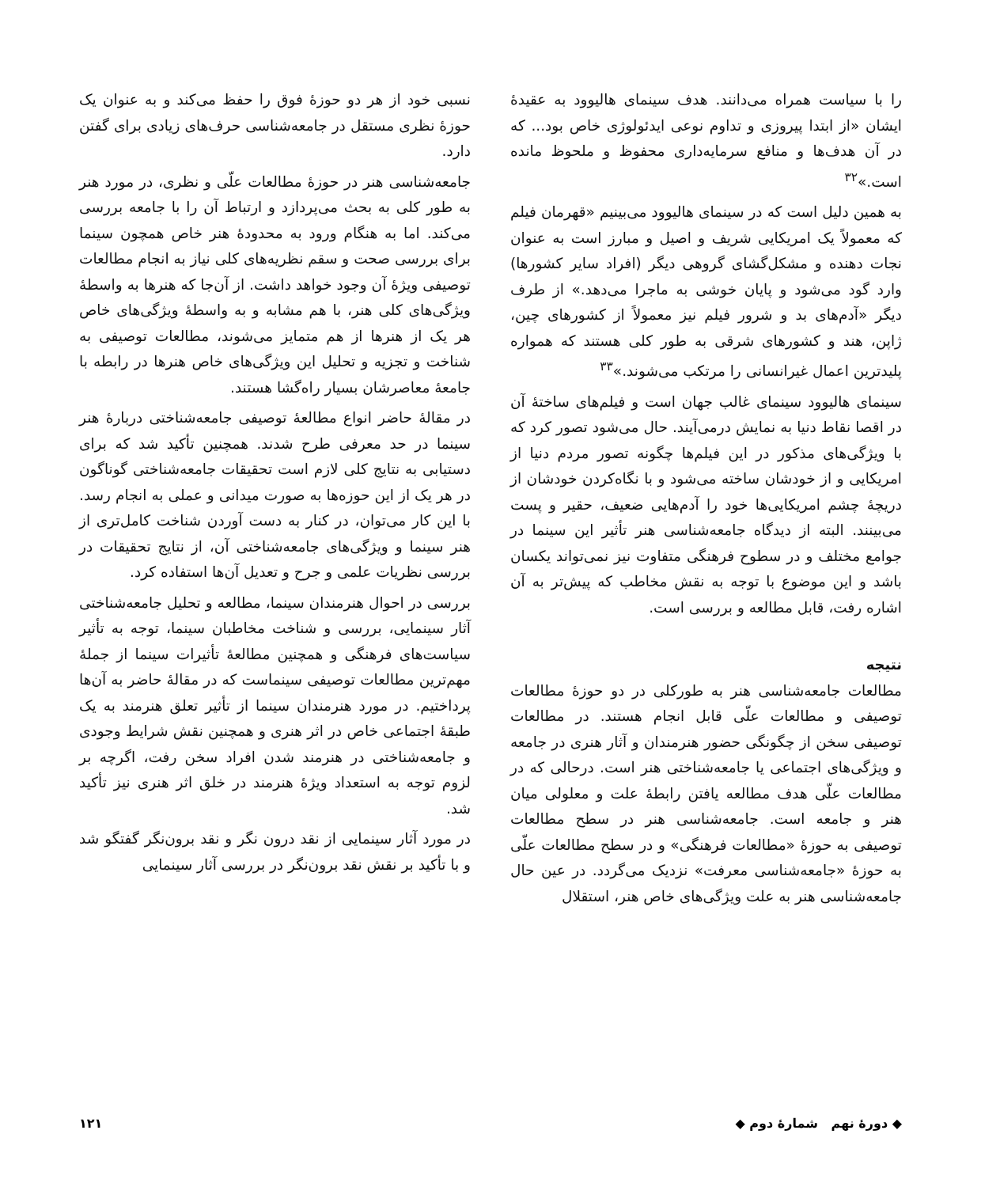را با سیاست همراه می‌دانند. هدف سینمای هالیوود به عقیدهٔ ایشان «از ابتدا پیروزی و تداوم نوعی ایدئولوژی خاص بود... که در آن هدف‌ها و منافع سرمایه‌داری محفوظ و ملحوظ مانده است.»<sup>۳۲</sup>
به همین دلیل است که در سینمای هالیوود می‌بینیم «قهرمان فیلم که معمولاً یک امریکایی شریف و اصیل و مبارز است به عنوان نجات دهنده و مشکل‌گشای گروهی دیگر (افراد سایر کشورها) وارد گود می‌شود و پایان خوشی به ماجرا می‌دهد.» از طرف دیگر «آدم‌های بد و شرور فیلم نیز معمولاً از کشورهای چین، ژاپن، هند و کشورهای شرقی به طور کلی هستند که همواره پلیدترین اعمال غیرانسانی را مرتکب می‌شوند.»<sup>۳۳</sup>
سینمای هالیوود سینمای غالب جهان است و فیلم‌های ساختهٔ آن در اقصا نقاط دنیا به نمایش درمی‌آیند. حال می‌شود تصور کرد که با ویژگی‌های مذکور در این فیلم‌ها چگونه تصور مردم دنیا از امریکایی و از خودشان ساخته می‌شود و با نگاه‌کردن خودشان از دریچهٔ چشم امریکایی‌ها خود را آدم‌هایی ضعیف، حقیر و پست می‌بینند. البته از دیدگاه جامعه‌شناسی هنر تأثیر این سینما در جوامع مختلف و در سطوح فرهنگی متفاوت نیز نمی‌تواند یکسان باشد و این موضوع با توجه به نقش مخاطب که پیش‌تر به آن اشاره رفت، قابل مطالعه و بررسی است.
نتیجه
مطالعات جامعه‌شناسی هنر به طورکلی در دو حوزهٔ مطالعات توصیفی و مطالعات علّی قابل انجام هستند. در مطالعات توصیفی سخن از چگونگی حضور هنرمندان و آثار هنری در جامعه و ویژگی‌های اجتماعی یا جامعه‌شناختی هنر است. درحالی که در مطالعات علّی هدف مطالعه یافتن رابطهٔ علت و معلولی میان هنر و جامعه است. جامعه‌شناسی هنر در سطح مطالعات توصیفی به حوزهٔ «مطالعات فرهنگی» و در سطح مطالعات علّی به حوزهٔ «جامعه‌شناسی معرفت» نزدیک می‌گردد. در عین حال جامعه‌شناسی هنر به علت ویژگی‌های خاص هنر، استقلال
نسبی خود از هر دو حوزهٔ فوق را حفظ می‌کند و به عنوان یک حوزهٔ نظری مستقل در جامعه‌شناسی حرف‌های زیادی برای گفتن دارد.
جامعه‌شناسی هنر در حوزهٔ مطالعات علّی و نظری، در مورد هنر به طور کلی به بحث می‌پردازد و ارتباط آن را با جامعه بررسی می‌کند. اما به هنگام ورود به محدودهٔ هنر خاص همچون سینما برای بررسی صحت و سقم نظریه‌های کلی نیاز به انجام مطالعات توصیفی ویژهٔ آن وجود خواهد داشت. از آن‌جا که هنرها به واسطهٔ ویژگی‌های کلی هنر، با هم مشابه و به واسطهٔ ویژگی‌های خاص هر یک از هنرها از هم متمایز می‌شوند، مطالعات توصیفی به شناخت و تجزیه و تحلیل این ویژگی‌های خاص هنرها در رابطه با جامعهٔ معاصرشان بسیار راه‌گشا هستند.
در مقالهٔ حاضر انواع مطالعهٔ توصیفی جامعه‌شناختی دربارهٔ هنر سینما در حد معرفی طرح شدند. همچنین تأکید شد که برای دستیابی به نتایج کلی لازم است تحقیقات جامعه‌شناختی گوناگون در هر یک از این حوزه‌ها به صورت میدانی و عملی به انجام رسد. با این کار می‌توان، در کنار به دست آوردن شناخت کامل‌تری از هنر سینما و ویژگی‌های جامعه‌شناختی آن، از نتایج تحقیقات در بررسی نظریات علمی و جرح و تعدیل آن‌ها استفاده کرد.
بررسی در احوال هنرمندان سینما، مطالعه و تحلیل جامعه‌شناختی آثار سینمایی، بررسی و شناخت مخاطبان سینما، توجه به تأثیر سیاست‌های فرهنگی و همچنین مطالعهٔ تأثیرات سینما از جملهٔ مهم‌ترین مطالعات توصیفی سینماست که در مقالهٔ حاضر به آن‌ها پرداختیم. در مورد هنرمندان سینما از تأثیر تعلق هنرمند به یک طبقهٔ اجتماعی خاص در اثر هنری و همچنین نقش شرایط وجودی و جامعه‌شناختی در هنرمند شدن افراد سخن رفت، اگرچه بر لزوم توجه به استعداد ویژهٔ هنرمند در خلق اثر هنری نیز تأکید شد.
در مورد آثار سینمایی از نقد درون نگر و نقد برون‌نگر گفتگو شد و با تأکید بر نقش نقد برون‌نگر در بررسی آثار سینمایی
◆ دورهٔ نهم شمارهٔ دوم ◆ ۱۲۱